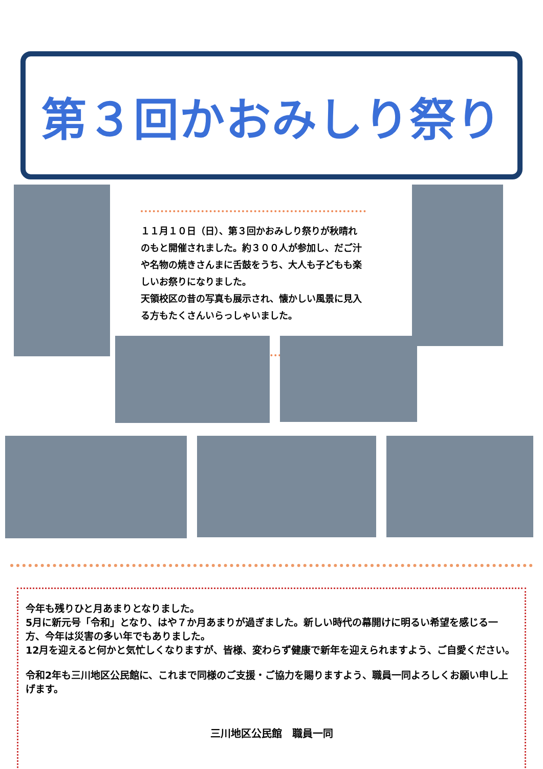第３回かおみしり祭り
１１月１０日（日）、第３回かおみしり祭りが秋晴れのもと開催されました。約３００人が参加し、だご汁や名物の焼きさんまに舌鼓をうち、大人も子どもも楽しいお祭りになりました。
天領校区の昔の写真も展示され、懐かしい風景に見入る方もたくさんいらっしゃいました。
今年も残りひと月あまりとなりました。
5月に新元号「令和」となり、はや７か月あまりが過ぎました。新しい時代の幕開けに明るい希望を感じる一方、今年は災害の多い年でもありました。
12月を迎えると何かと気忙しくなりますが、皆様、変わらず健康で新年を迎えられますよう、ご自愛ください。
令和2年も三川地区公民館に、これまで同様のご支援・ご協力を賜りますよう、職員一同よろしくお願い申し上げます。
三川地区公民館　職員一同